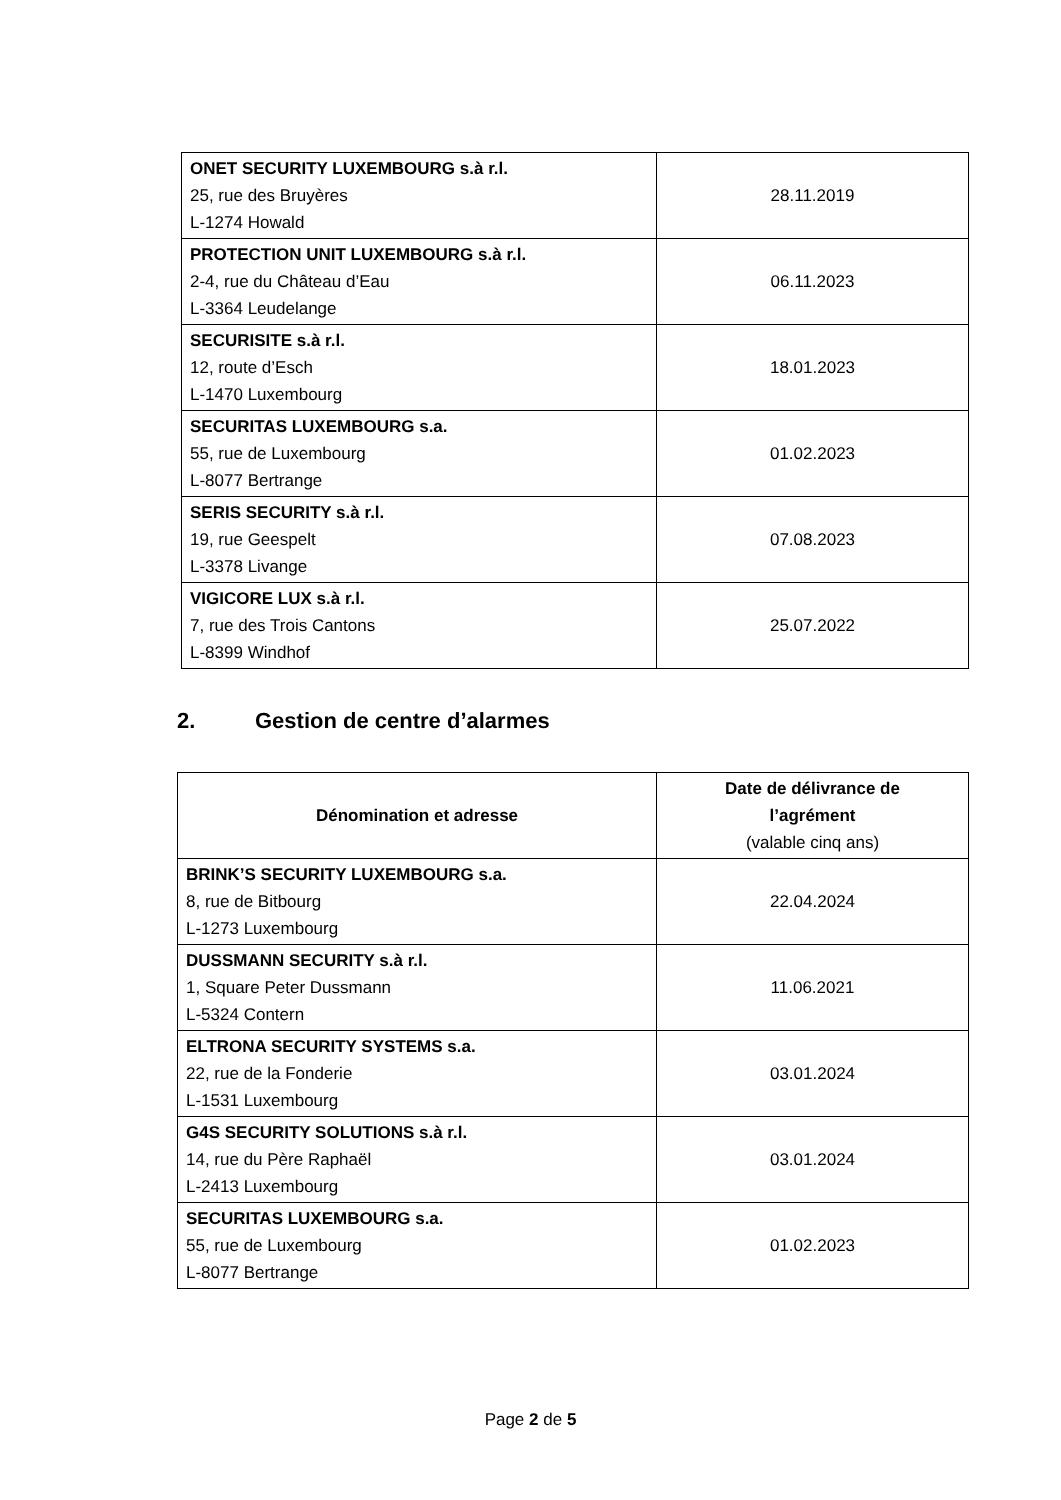| ONET SECURITY LUXEMBOURG s.à r.l. 25, rue des Bruyères L-1274 Howald | 28.11.2019 |
| PROTECTION UNIT LUXEMBOURG s.à r.l. 2-4, rue du Château d’Eau L-3364 Leudelange | 06.11.2023 |
| SECURISITE s.à r.l. 12, route d’Esch L-1470 Luxembourg | 18.01.2023 |
| SECURITAS LUXEMBOURG s.a. 55, rue de Luxembourg L-8077 Bertrange | 01.02.2023 |
| SERIS SECURITY s.à r.l. 19, rue Geespelt L-3378 Livange | 07.08.2023 |
| VIGICORE LUX s.à r.l. 7, rue des Trois Cantons L-8399 Windhof | 25.07.2022 |
2. Gestion de centre d’alarmes
| Dénomination et adresse | Date de délivrance de l’agrément (valable cinq ans) |
| --- | --- |
| BRINK’S SECURITY LUXEMBOURG s.a. 8, rue de Bitbourg L-1273 Luxembourg | 22.04.2024 |
| DUSSMANN SECURITY s.à r.l. 1, Square Peter Dussmann L-5324 Contern | 11.06.2021 |
| ELTRONA SECURITY SYSTEMS s.a. 22, rue de la Fonderie L-1531 Luxembourg | 03.01.2024 |
| G4S SECURITY SOLUTIONS s.à r.l. 14, rue du Père Raphaël L-2413 Luxembourg | 03.01.2024 |
| SECURITAS LUXEMBOURG s.a. 55, rue de Luxembourg L-8077 Bertrange | 01.02.2023 |
Page 2 de 5